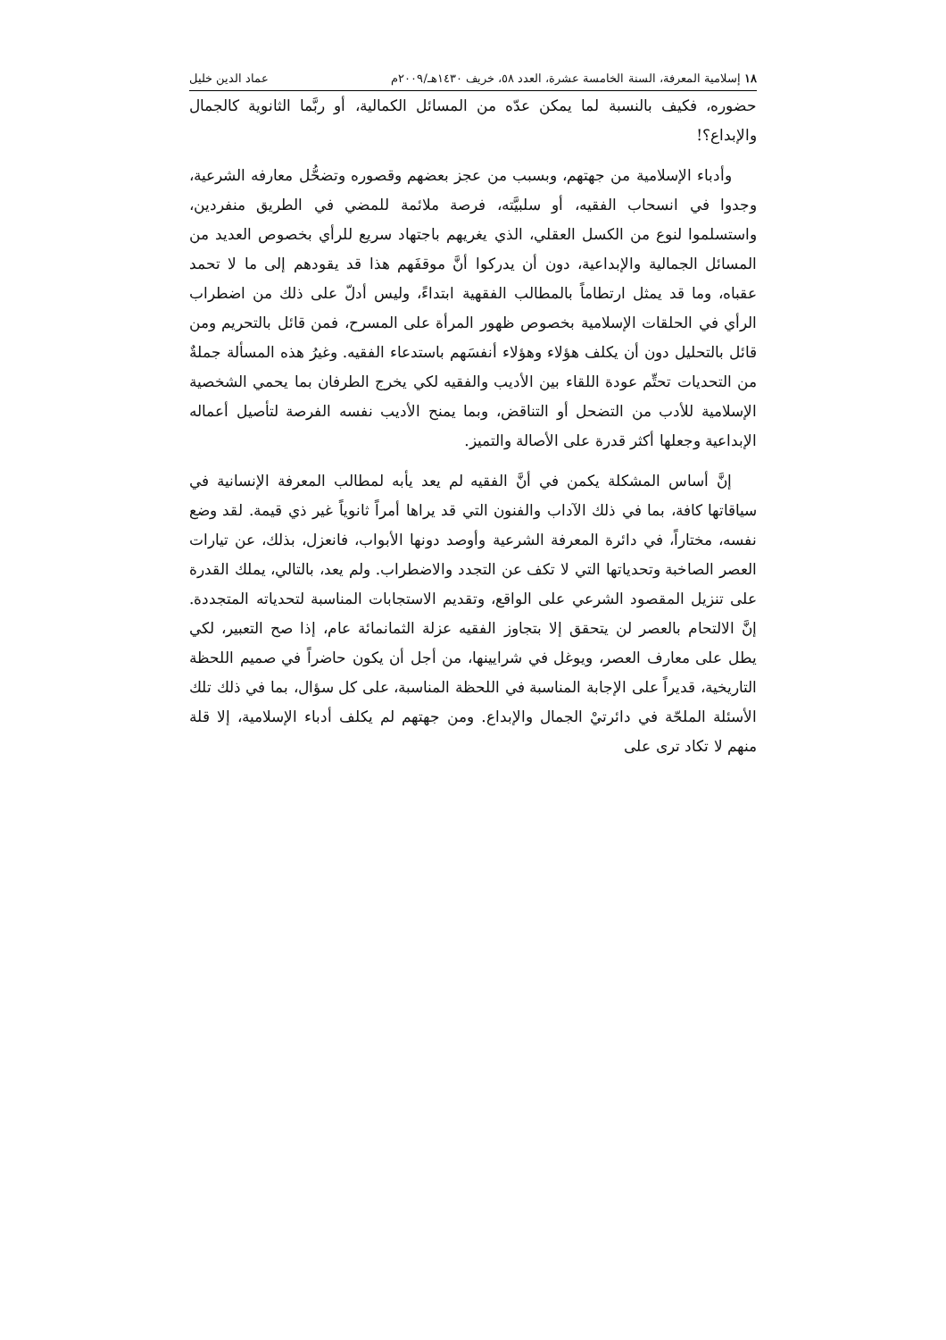١٨ إسلامية المعرفة، السنة الخامسة عشرة، العدد ٥٨، خريف ١٤٣٠هـ/٢٠٠٩م عماد الدين خليل
حضوره، فكيف بالنسبة لما يمكن عدّه من المسائل الكمالية، أو ربَّما الثانوية كالجمال والإبداع؟!
وأدباء الإسلامية من جهتهم، وبسبب من عجز بعضهم وقصوره وتضحُّل معارفه الشرعية، وجدوا في انسحاب الفقيه، أو سلبيَّته، فرصة ملائمة للمضي في الطريق منفردين، واستسلموا لنوع من الكسل العقلي، الذي يغريهم باجتهاد سريع للرأي بخصوص العديد من المسائل الجمالية والإبداعية، دون أن يدركوا أنَّ موقفَهم هذا قد يقودهم إلى ما لا تحمد عقباه، وما قد يمثل ارتطاماً بالمطالب الفقهية ابتداءً، وليس أدلّ على ذلك من اضطراب الرأي في الحلقات الإسلامية بخصوص ظهور المرأة على المسرح، فمن قائل بالتحريم ومن قائل بالتحليل دون أن يكلف هؤلاء وهؤلاء أنفسَهم باستدعاء الفقيه. وغيرُ هذه المسألة جملةٌ من التحديات تحتِّم عودة اللقاء بين الأديب والفقيه لكي يخرج الطرفان بما يحمي الشخصية الإسلامية للأدب من التضحل أو التناقض، وبما يمنح الأديب نفسه الفرصة لتأصيل أعماله الإبداعية وجعلها أكثر قدرة على الأصالة والتميز.
إنَّ أساس المشكلة يكمن في أنَّ الفقيه لم يعد يأبه لمطالب المعرفة الإنسانية في سياقاتها كافة، بما في ذلك الآداب والفنون التي قد يراها أمراً ثانوياً غير ذي قيمة. لقد وضع نفسه، مختاراً، في دائرة المعرفة الشرعية وأوصد دونها الأبواب، فانعزل، بذلك، عن تيارات العصر الصاخبة وتحدياتها التي لا تكف عن التجدد والاضطراب. ولم يعد، بالتالي، يملك القدرة على تنزيل المقصود الشرعي على الواقع، وتقديم الاستجابات المناسبة لتحدياته المتجددة. إنَّ الالتحام بالعصر لن يتحقق إلا بتجاوز الفقيه عزلة الثمانمائة عام، إذا صح التعبير، لكي يطل على معارف العصر، ويوغل في شرايينها، من أجل أن يكون حاضراً في صميم اللحظة التاريخية، قديراً على الإجابة المناسبة في اللحظة المناسبة، على كل سؤال، بما في ذلك تلك الأسئلة الملحّة في دائرتيْ الجمال والإبداع. ومن جهتهم لم يكلف أدباء الإسلامية، إلا قلة منهم لا تكاد ترى على